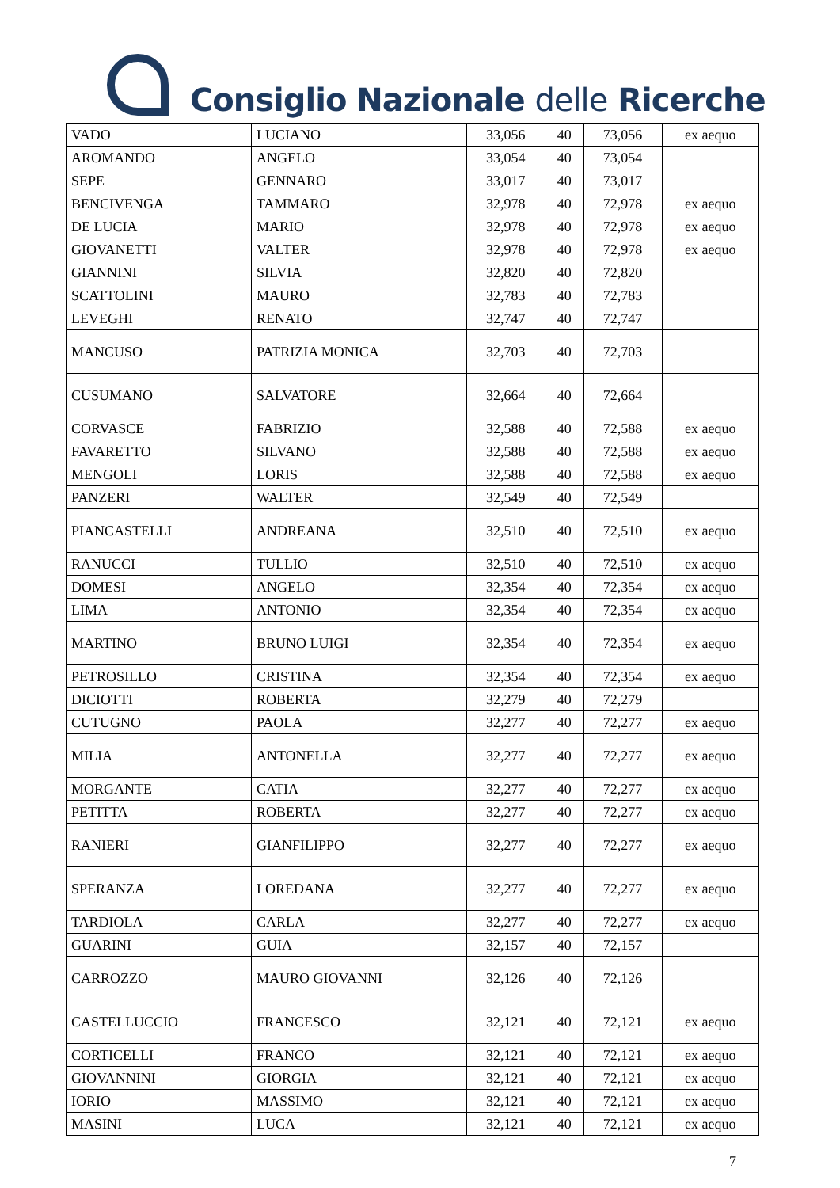Consiglio Nazionale delle Ricerche
| VADO | LUCIANO | 33,056 | 40 | 73,056 | ex aequo |
| AROMANDO | ANGELO | 33,054 | 40 | 73,054 | |
| SEPE | GENNARO | 33,017 | 40 | 73,017 | |
| BENCIVENGA | TAMMARO | 32,978 | 40 | 72,978 | ex aequo |
| DE LUCIA | MARIO | 32,978 | 40 | 72,978 | ex aequo |
| GIOVANETTI | VALTER | 32,978 | 40 | 72,978 | ex aequo |
| GIANNINI | SILVIA | 32,820 | 40 | 72,820 | |
| SCATTOLINI | MAURO | 32,783 | 40 | 72,783 | |
| LEVEGHI | RENATO | 32,747 | 40 | 72,747 | |
| MANCUSO | PATRIZIA MONICA | 32,703 | 40 | 72,703 | |
| CUSUMANO | SALVATORE | 32,664 | 40 | 72,664 | |
| CORVASCE | FABRIZIO | 32,588 | 40 | 72,588 | ex aequo |
| FAVARETTO | SILVANO | 32,588 | 40 | 72,588 | ex aequo |
| MENGOLI | LORIS | 32,588 | 40 | 72,588 | ex aequo |
| PANZERI | WALTER | 32,549 | 40 | 72,549 | |
| PIANCASTELLI | ANDREANA | 32,510 | 40 | 72,510 | ex aequo |
| RANUCCI | TULLIO | 32,510 | 40 | 72,510 | ex aequo |
| DOMESI | ANGELO | 32,354 | 40 | 72,354 | ex aequo |
| LIMA | ANTONIO | 32,354 | 40 | 72,354 | ex aequo |
| MARTINO | BRUNO LUIGI | 32,354 | 40 | 72,354 | ex aequo |
| PETROSILLO | CRISTINA | 32,354 | 40 | 72,354 | ex aequo |
| DICIOTTI | ROBERTA | 32,279 | 40 | 72,279 | |
| CUTUGNO | PAOLA | 32,277 | 40 | 72,277 | ex aequo |
| MILIA | ANTONELLA | 32,277 | 40 | 72,277 | ex aequo |
| MORGANTE | CATIA | 32,277 | 40 | 72,277 | ex aequo |
| PETITTA | ROBERTA | 32,277 | 40 | 72,277 | ex aequo |
| RANIERI | GIANFILIPPO | 32,277 | 40 | 72,277 | ex aequo |
| SPERANZA | LOREDANA | 32,277 | 40 | 72,277 | ex aequo |
| TARDIOLA | CARLA | 32,277 | 40 | 72,277 | ex aequo |
| GUARINI | GUIA | 32,157 | 40 | 72,157 | |
| CARROZZO | MAURO GIOVANNI | 32,126 | 40 | 72,126 | |
| CASTELLUCCIO | FRANCESCO | 32,121 | 40 | 72,121 | ex aequo |
| CORTICELLI | FRANCO | 32,121 | 40 | 72,121 | ex aequo |
| GIOVANNINI | GIORGIA | 32,121 | 40 | 72,121 | ex aequo |
| IORIO | MASSIMO | 32,121 | 40 | 72,121 | ex aequo |
| MASINI | LUCA | 32,121 | 40 | 72,121 | ex aequo |
7